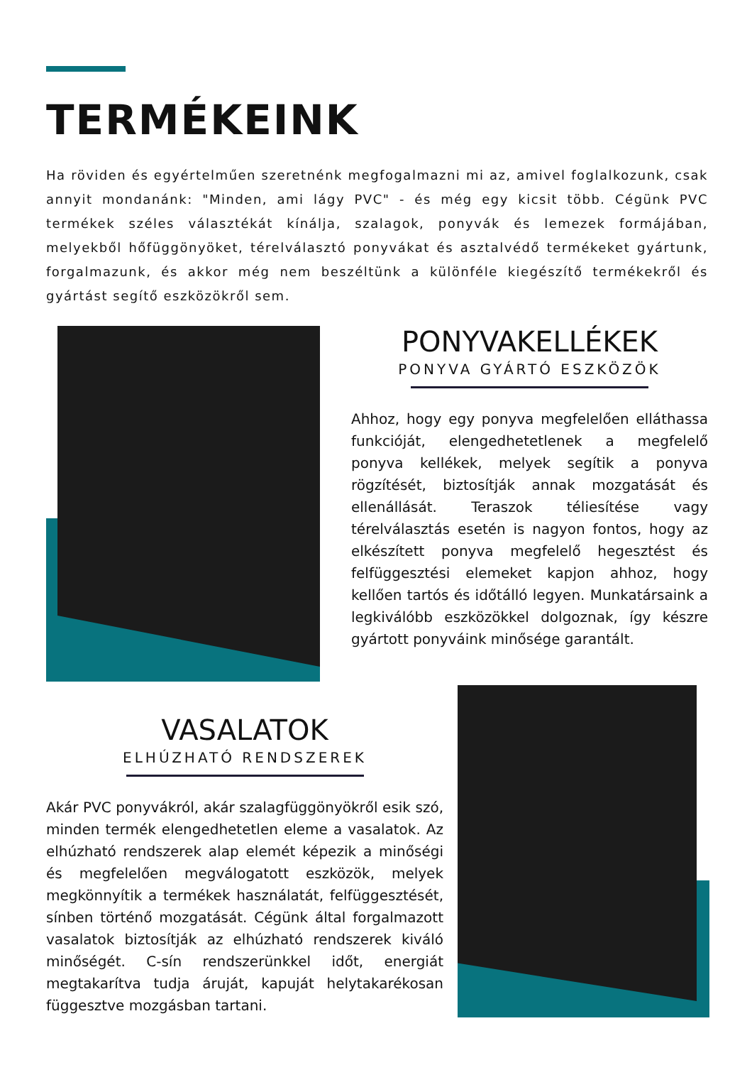TERMÉKEINK
Ha röviden és egyértelműen szeretnénk megfogalmazni mi az, amivel foglalkozunk, csak annyit mondanánk: "Minden, ami lágy PVC" - és még egy kicsit több. Cégünk PVC termékek széles választékát kínálja, szalagok, ponyvák és lemezek formájában, melyekből hőfüggönyöket, térelválasztó ponyvákat és asztalvédő termékeket gyártunk, forgalmazunk, és akkor még nem beszéltünk a különféle kiegészítő termékekről és gyártást segítő eszközökről sem.
PONYVAKELLÉKEK
PONYVA GYÁRTÓ ESZKÖZÖK
Ahhoz, hogy egy ponyva megfelelően elláthassa funkcióját, elengedhetetlenek a megfelelő ponyva kellékek, melyek segítik a ponyva rögzítését, biztosítják annak mozgatását és ellenállását. Teraszok téliesítése vagy térelválasztás esetén is nagyon fontos, hogy az elkészített ponyva megfelelő hegesztést és felfüggesztési elemeket kapjon ahhoz, hogy kellően tartós és időtálló legyen. Munkatársaink a legkiválóbb eszközökkel dolgoznak, így készre gyártott ponyváink minősége garantált.
VASALATOK
ELHÚZHATÓ RENDSZEREK
Akár PVC ponyvákról, akár szalagfüggönyökről esik szó, minden termék elengedhetetlen eleme a vasalatok. Az elhúzható rendszerek alap elemét képezik a minőségi és megfelelően megválogatott eszközök, melyek megkönnyítik a termékek használatát, felfüggesztését, sínben történő mozgatását. Cégünk által forgalmazott vasalatok biztosítják az elhúzható rendszerek kiváló minőségét. C-sín rendszerünkkel időt, energiát megtakarítva tudja áruját, kapuját helytakarékosan függesztve mozgásban tartani.